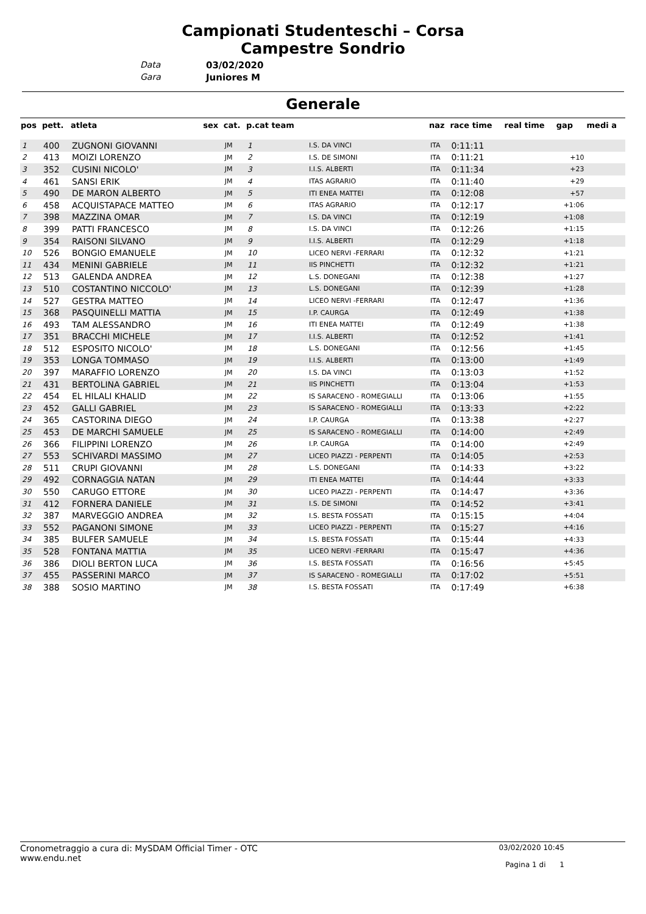Campionati Studenteschi – Corsa
Campestre Sondrio
Data 03/02/2020
Gara Juniores M
Generale
| pos | pett. | atleta | sex | cat. | p.cat team | | naz | race time | real time | gap | medi a |
| --- | --- | --- | --- | --- | --- | --- | --- | --- | --- | --- | --- |
| 1 | 400 | ZUGNONI GIOVANNI | | JM | 1 | I.S. DA VINCI | ITA | 0:11:11 | | | |
| 2 | 413 | MOIZI LORENZO | | JM | 2 | I.S. DE SIMONI | ITA | 0:11:21 | | +10 | |
| 3 | 352 | CUSINI NICOLO' | | JM | 3 | I.I.S. ALBERTI | ITA | 0:11:34 | | +23 | |
| 4 | 461 | SANSI ERIK | | JM | 4 | ITAS AGRARIO | ITA | 0:11:40 | | +29 | |
| 5 | 490 | DE MARON ALBERTO | | JM | 5 | ITI ENEA MATTEI | ITA | 0:12:08 | | +57 | |
| 6 | 458 | ACQUISTAPACE MATTEO | | JM | 6 | ITAS AGRARIO | ITA | 0:12:17 | | +1:06 | |
| 7 | 398 | MAZZINA OMAR | | JM | 7 | I.S. DA VINCI | ITA | 0:12:19 | | +1:08 | |
| 8 | 399 | PATTI FRANCESCO | | JM | 8 | I.S. DA VINCI | ITA | 0:12:26 | | +1:15 | |
| 9 | 354 | RAISONI SILVANO | | JM | 9 | I.I.S. ALBERTI | ITA | 0:12:29 | | +1:18 | |
| 10 | 526 | BONGIO EMANUELE | | JM | 10 | LICEO NERVI -FERRARI | ITA | 0:12:32 | | +1:21 | |
| 11 | 434 | MENINI GABRIELE | | JM | 11 | IIS PINCHETTI | ITA | 0:12:32 | | +1:21 | |
| 12 | 513 | GALENDA ANDREA | | JM | 12 | L.S. DONEGANI | ITA | 0:12:38 | | +1:27 | |
| 13 | 510 | COSTANTINO NICCOLO' | | JM | 13 | L.S. DONEGANI | ITA | 0:12:39 | | +1:28 | |
| 14 | 527 | GESTRA MATTEO | | JM | 14 | LICEO NERVI -FERRARI | ITA | 0:12:47 | | +1:36 | |
| 15 | 368 | PASQUINELLI MATTIA | | JM | 15 | I.P. CAURGA | ITA | 0:12:49 | | +1:38 | |
| 16 | 493 | TAM ALESSANDRO | | JM | 16 | ITI ENEA MATTEI | ITA | 0:12:49 | | +1:38 | |
| 17 | 351 | BRACCHI MICHELE | | JM | 17 | I.I.S. ALBERTI | ITA | 0:12:52 | | +1:41 | |
| 18 | 512 | ESPOSITO NICOLO' | | JM | 18 | L.S. DONEGANI | ITA | 0:12:56 | | +1:45 | |
| 19 | 353 | LONGA TOMMASO | | JM | 19 | I.I.S. ALBERTI | ITA | 0:13:00 | | +1:49 | |
| 20 | 397 | MARAFFIO LORENZO | | JM | 20 | I.S. DA VINCI | ITA | 0:13:03 | | +1:52 | |
| 21 | 431 | BERTOLINA GABRIEL | | JM | 21 | IIS PINCHETTI | ITA | 0:13:04 | | +1:53 | |
| 22 | 454 | EL HILALI KHALID | | JM | 22 | IS SARACENO - ROMEGIALLI | ITA | 0:13:06 | | +1:55 | |
| 23 | 452 | GALLI GABRIEL | | JM | 23 | IS SARACENO - ROMEGIALLI | ITA | 0:13:33 | | +2:22 | |
| 24 | 365 | CASTORINA DIEGO | | JM | 24 | I.P. CAURGA | ITA | 0:13:38 | | +2:27 | |
| 25 | 453 | DE MARCHI SAMUELE | | JM | 25 | IS SARACENO - ROMEGIALLI | ITA | 0:14:00 | | +2:49 | |
| 26 | 366 | FILIPPINI LORENZO | | JM | 26 | I.P. CAURGA | ITA | 0:14:00 | | +2:49 | |
| 27 | 553 | SCHIVARDI MASSIMO | | JM | 27 | LICEO PIAZZI - PERPENTI | ITA | 0:14:05 | | +2:53 | |
| 28 | 511 | CRUPI GIOVANNI | | JM | 28 | L.S. DONEGANI | ITA | 0:14:33 | | +3:22 | |
| 29 | 492 | CORNAGGIA NATAN | | JM | 29 | ITI ENEA MATTEI | ITA | 0:14:44 | | +3:33 | |
| 30 | 550 | CARUGO ETTORE | | JM | 30 | LICEO PIAZZI - PERPENTI | ITA | 0:14:47 | | +3:36 | |
| 31 | 412 | FORNERA DANIELE | | JM | 31 | I.S. DE SIMONI | ITA | 0:14:52 | | +3:41 | |
| 32 | 387 | MARVEGGIO ANDREA | | JM | 32 | I.S. BESTA FOSSATI | ITA | 0:15:15 | | +4:04 | |
| 33 | 552 | PAGANONI SIMONE | | JM | 33 | LICEO PIAZZI - PERPENTI | ITA | 0:15:27 | | +4:16 | |
| 34 | 385 | BULFER SAMUELE | | JM | 34 | I.S. BESTA FOSSATI | ITA | 0:15:44 | | +4:33 | |
| 35 | 528 | FONTANA MATTIA | | JM | 35 | LICEO NERVI -FERRARI | ITA | 0:15:47 | | +4:36 | |
| 36 | 386 | DIOLI BERTON LUCA | | JM | 36 | I.S. BESTA FOSSATI | ITA | 0:16:56 | | +5:45 | |
| 37 | 455 | PASSERINI MARCO | | JM | 37 | IS SARACENO - ROMEGIALLI | ITA | 0:17:02 | | +5:51 | |
| 38 | 388 | SOSIO MARTINO | | JM | 38 | I.S. BESTA FOSSATI | ITA | 0:17:49 | | +6:38 | |
Cronometraggio a cura di: MySDAM Official Timer - OTC
www.endu.net
03/02/2020 10:45
Pagina 1 di 1